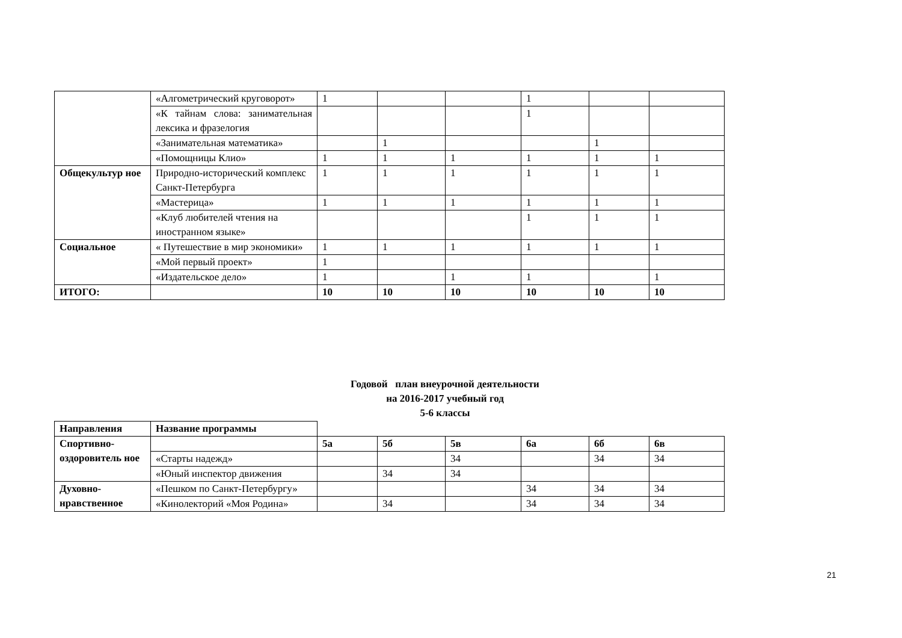| | «Алгометрический круговорот» | 1 | | | 1 | | |
| | «К тайнам слова: занимательная лексика и фразелогия | | | | 1 | | |
| | «Занимательная математика» | | 1 | | | 1 | |
| | «Помощницы Клио» | 1 | 1 | 1 | 1 | 1 | 1 |
| Общекультур ное | Природно-исторический комплекс Санкт-Петербурга | 1 | 1 | 1 | 1 | 1 | 1 |
| | «Мастерица» | 1 | 1 | 1 | 1 | 1 | 1 |
| | «Клуб любителей чтения на иностранном языке» | | | | 1 | 1 | 1 |
| Социальное | « Путешествие в мир экономики» | 1 | 1 | 1 | 1 | 1 | 1 |
| | «Мой первый проект» | 1 | | | | | |
| | «Издательское дело» | 1 | | 1 | 1 | | 1 |
| ИТОГО: | | 10 | 10 | 10 | 10 | 10 | 10 |
Годовой план внеурочной деятельности
на 2016-2017 учебный год
5-6 классы
| Направления | Название программы | | | | | | |
| Спортивно-оздоровитель ное | | 5а | 5б | 5в | 6а | 6б | 6в |
| | «Старты надежд» | | | 34 | | 34 | 34 |
| | «Юный инспектор движения | | 34 | 34 | | | |
| Духовно-нравственное | «Пешком по Санкт-Петербургу» | | | | 34 | 34 | 34 |
| | «Кинолекторий «Моя Родина» | | 34 | | 34 | 34 | 34 |
21